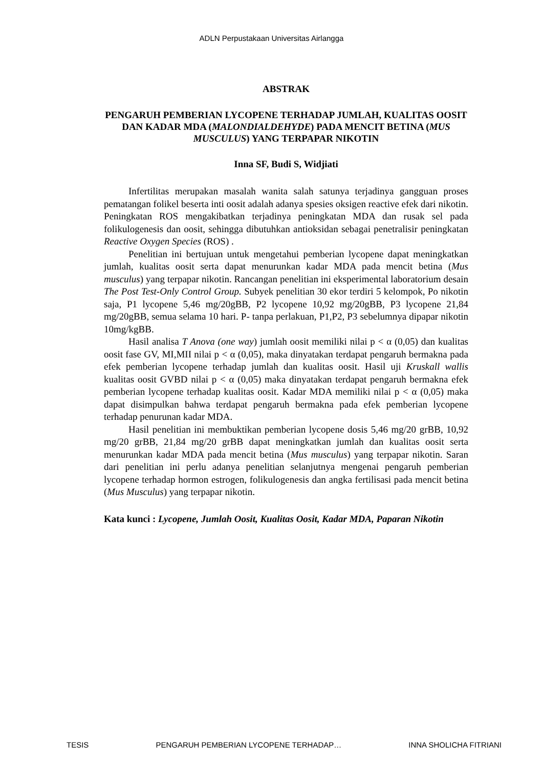ADLN Perpustakaan Universitas Airlangga
ABSTRAK
PENGARUH PEMBERIAN LYCOPENE TERHADAP JUMLAH, KUALITAS OOSIT DAN KADAR MDA (MALONDIALDEHYDE) PADA MENCIT BETINA (MUS MUSCULUS) YANG TERPAPAR NIKOTIN
Inna SF, Budi S, Widjiati
Infertilitas merupakan masalah wanita salah satunya terjadinya gangguan proses pematangan folikel beserta inti oosit adalah adanya spesies oksigen reactive efek dari nikotin. Peningkatan ROS mengakibatkan terjadinya peningkatan MDA dan rusak sel pada folikulogenesis dan oosit, sehingga dibutuhkan antioksidan sebagai penetralisir peningkatan Reactive Oxygen Species (ROS) .
Penelitian ini bertujuan untuk mengetahui pemberian lycopene dapat meningkatkan jumlah, kualitas oosit serta dapat menurunkan kadar MDA pada mencit betina (Mus musculus) yang terpapar nikotin. Rancangan penelitian ini eksperimental laboratorium desain The Post Test-Only Control Group. Subyek penelitian 30 ekor terdiri 5 kelompok, Po nikotin saja, P1 lycopene 5,46 mg/20gBB, P2 lycopene 10,92 mg/20gBB, P3 lycopene 21,84 mg/20gBB, semua selama 10 hari. P- tanpa perlakuan, P1,P2, P3 sebelumnya dipapar nikotin 10mg/kgBB.
Hasil analisa T Anova (one way) jumlah oosit memiliki nilai p < α (0,05) dan kualitas oosit fase GV, MI,MII nilai p < α (0,05), maka dinyatakan terdapat pengaruh bermakna pada efek pemberian lycopene terhadap jumlah dan kualitas oosit. Hasil uji Kruskall wallis kualitas oosit GVBD nilai p < α (0,05) maka dinyatakan terdapat pengaruh bermakna efek pemberian lycopene terhadap kualitas oosit. Kadar MDA memiliki nilai p < α (0,05) maka dapat disimpulkan bahwa terdapat pengaruh bermakna pada efek pemberian lycopene terhadap penurunan kadar MDA.
Hasil penelitian ini membuktikan pemberian lycopene dosis 5,46 mg/20 grBB, 10,92 mg/20 grBB, 21,84 mg/20 grBB dapat meningkatkan jumlah dan kualitas oosit serta menurunkan kadar MDA pada mencit betina (Mus musculus) yang terpapar nikotin. Saran dari penelitian ini perlu adanya penelitian selanjutnya mengenai pengaruh pemberian lycopene terhadap hormon estrogen, folikulogenesis dan angka fertilisasi pada mencit betina (Mus Musculus) yang terpapar nikotin.
Kata kunci : Lycopene, Jumlah Oosit, Kualitas Oosit, Kadar MDA, Paparan Nikotin
TESIS PENGARUH PEMBERIAN LYCOPENE TERHADAP… INNA SHOLICHA FITRIANI